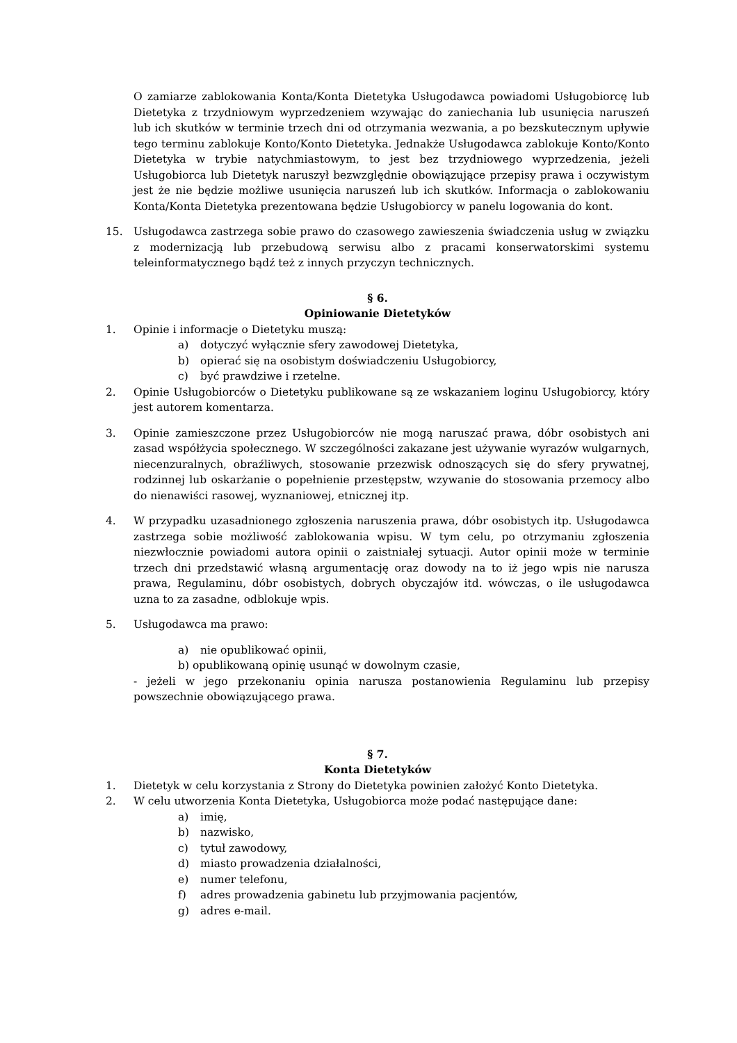O zamiarze zablokowania Konta/Konta Dietetyka Usługodawca powiadomi Usługobiorcę lub Dietetyka z trzydniowym wyprzedzeniem wzywając do zaniechania lub usunięcia naruszeń lub ich skutków w terminie trzech dni od otrzymania wezwania, a po bezskutecznym upływie tego terminu zablokuje Konto/Konto Dietetyka. Jednakże Usługodawca zablokuje Konto/Konto Dietetyka w trybie natychmiastowym, to jest bez trzydniowego wyprzedzenia, jeżeli Usługobiorca lub Dietetyk naruszył bezwzględnie obowiązujące przepisy prawa i oczywistym jest że nie będzie możliwe usunięcia naruszeń lub ich skutków. Informacja o zablokowaniu Konta/Konta Dietetyka prezentowana będzie Usługobiorcy w panelu logowania do kont.
15. Usługodawca zastrzega sobie prawo do czasowego zawieszenia świadczenia usług w związku z modernizacją lub przebudową serwisu albo z pracami konserwatorskimi systemu teleinformatycznego bądź też z innych przyczyn technicznych.
§ 6.
Opiniowanie Dietetyków
1. Opinie i informacje o Dietetyku muszą:
a) dotyczyć wyłącznie sfery zawodowej Dietetyka,
b) opierać się na osobistym doświadczeniu Usługobiorcy,
c) być prawdziwe i rzetelne.
2. Opinie Usługobiorców o Dietetyku publikowane są ze wskazaniem loginu Usługobiorcy, który jest autorem komentarza.
3. Opinie zamieszczone przez Usługobiorców nie mogą naruszać prawa, dóbr osobistych ani zasad współżycia społecznego. W szczególności zakazane jest używanie wyrazów wulgarnych, niecenzuralnych, obraźliwych, stosowanie przezwisk odnoszących się do sfery prywatnej, rodzinnej lub oskarżanie o popełnienie przestępstw, wzywanie do stosowania przemocy albo do nienawiści rasowej, wyznaniowej, etnicznej itp.
4. W przypadku uzasadnionego zgłoszenia naruszenia prawa, dóbr osobistych itp. Usługodawca zastrzega sobie możliwość zablokowania wpisu. W tym celu, po otrzymaniu zgłoszenia niezwłocznie powiadomi autora opinii o zaistniałej sytuacji. Autor opinii może w terminie trzech dni przedstawić własną argumentację oraz dowody na to iż jego wpis nie narusza prawa, Regulaminu, dóbr osobistych, dobrych obyczajów itd. wówczas, o ile usługodawca uzna to za zasadne, odblokuje wpis.
5. Usługodawca ma prawo:
a) nie opublikować opinii,
b) opublikowaną opinię usunąć w dowolnym czasie,
- jeżeli w jego przekonaniu opinia narusza postanowienia Regulaminu lub przepisy powszechnie obowiązującego prawa.
§ 7.
Konta Dietetyków
1. Dietetyk w celu korzystania z Strony do Dietetyka powinien założyć Konto Dietetyka.
2. W celu utworzenia Konta Dietetyka, Usługobiorca może podać następujące dane:
a) imię,
b) nazwisko,
c) tytuł zawodowy,
d) miasto prowadzenia działalności,
e) numer telefonu,
f) adres prowadzenia gabinetu lub przyjmowania pacjentów,
g) adres e-mail.